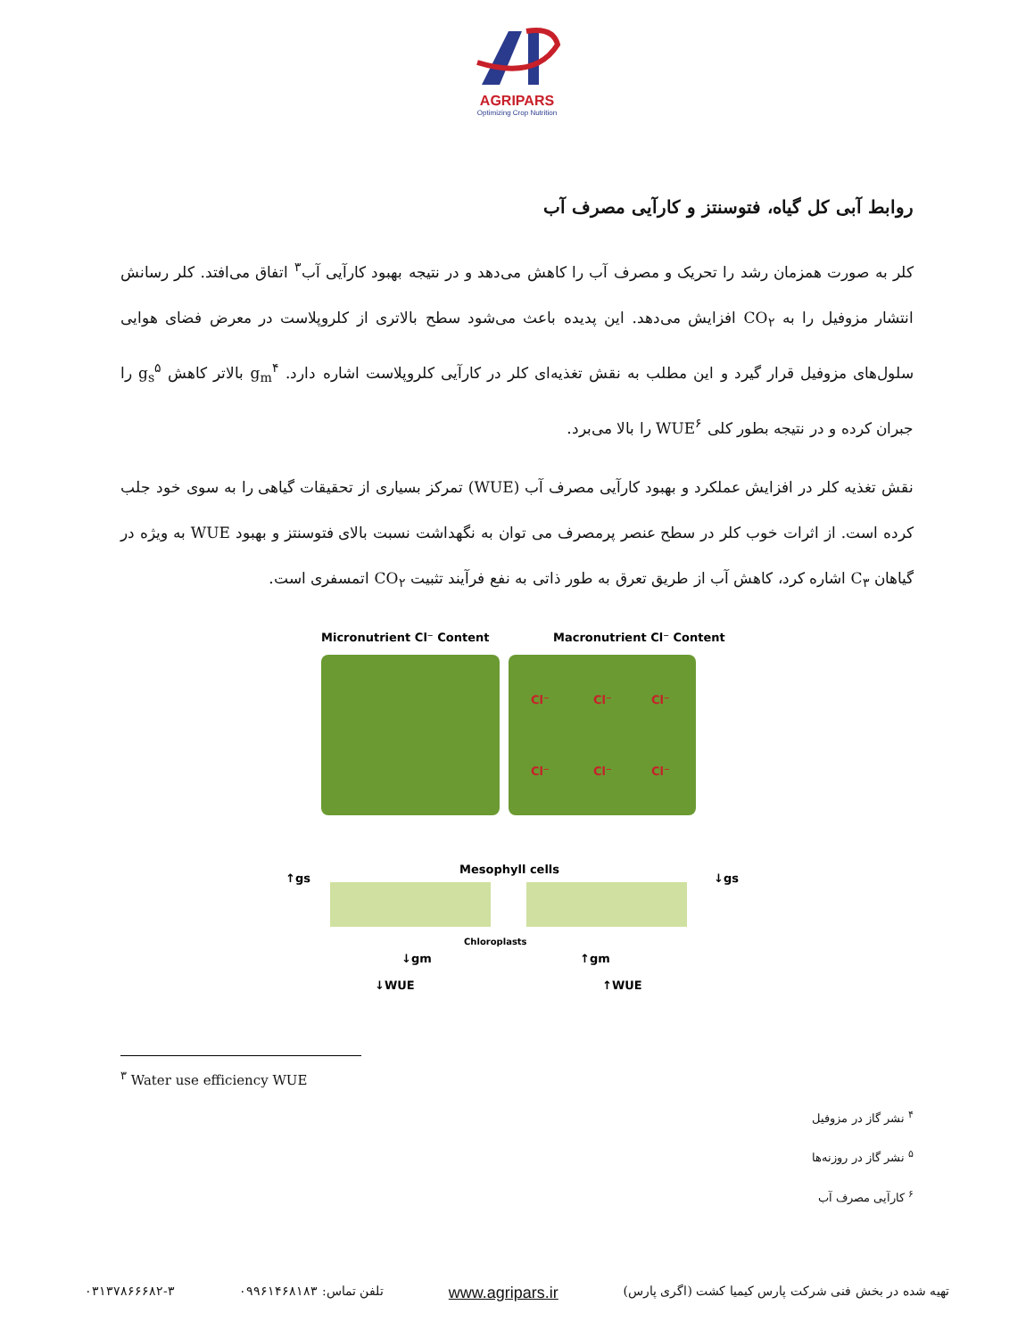AGRIPARS
Optimizing Crop Nutrition
روابط آبی کل گیاه، فتوسنتز و کارآیی مصرف آب
کلر به صورت همزمان رشد را تحریک و مصرف آب را کاهش می‌دهد و در نتیجه بهبود کارآیی آب<sup>۳</sup> اتفاق می‌افتد. کلر رسانش انتشار مزوفیل را به CO<sub>۲</sub> افزایش می‌دهد. این پدیده باعث می‌شود سطح بالاتری از کلروپلاست در معرض فضای هوایی سلول‌های مزوفیل قرار گیرد و این مطلب به نقش تغذیه‌ای کلر در کارآیی کلروپلاست اشاره دارد. g<sub>m</sub><sup>۴</sup> بالاتر کاهش g<sub>s</sub><sup>۵</sup> را جبران کرده و در نتیجه بطور کلی WUE<sup>۶</sup> را بالا می‌برد.
نقش تغذیه کلر در افزایش عملکرد و بهبود کارآیی مصرف آب (WUE) تمرکز بسیاری از تحقیقات گیاهی را به سوی خود جلب کرده است. از اثرات خوب کلر در سطح عنصر پرمصرف می توان به نگهداشت نسبت بالای فتوسنتز و بهبود WUE به ویژه در گیاهان C<sub>۳</sub> اشاره کرد، کاهش آب از طریق تعرق به طور ذاتی به نفع فرآیند تثبیت CO<sub>۲</sub> اتمسفری است.
Micronutrient Cl⁻ Content
Macronutrient Cl⁻ Content
Cl⁻
Cl⁻
Cl⁻
Cl⁻
Cl⁻
Cl⁻
Mesophyll cells
Chloroplasts
↑gs
↓gs
↓gm
↑gm
↓WUE
↑WUE
<sup>۳</sup> Water use efficiency WUE
<sup>۴</sup> نشر گاز در مزوفیل
<sup>۵</sup> نشر گاز در روزنه‌ها
<sup>۶</sup> کارآیی مصرف آب
تهیه شده در بخش فنی شرکت پارس کیمیا کشت (اگری پارس) www.agripars.ir تلفن تماس: ۰۹۹۶۱۴۶۸۱۸۳ ۰۳۱۳۷۸۶۶۶۸۲-۳